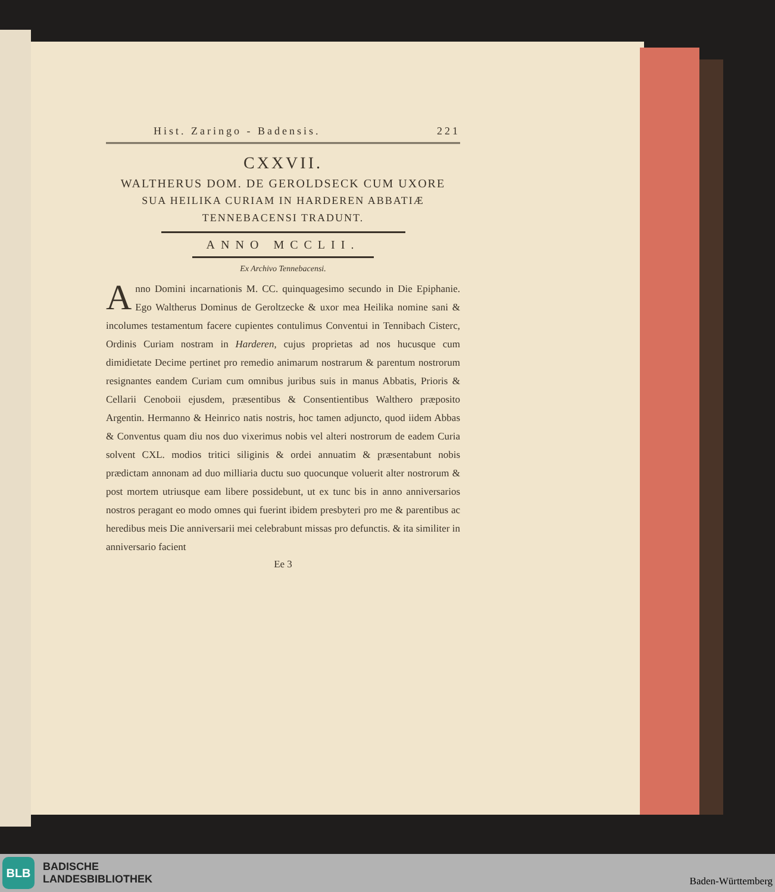Hist. Zaringo - Badensis. 221
CXXVII.
WALTHERUS DOM. DE GEROLDSECK CUM UXORE
SUA HEILIKA CURIAM IN HARDEREN ABBATIÆ
TENNEBACENSI TRADUNT.
ANNO MCCLII.
Ex Archivo Tennebacensi.
Anno Domini incarnationis M. CC. quinquagesimo secundo in Die Epiphanie. Ego Waltherus Dominus de Geroltzecke & uxor mea Heilika nomine sani & incolumes testamentum facere cupientes contulimus Conventui in Tennibach Cisterc, Ordinis Curiam nostram in Harderen, cujus proprietas ad nos hucusque cum dimidietate Decime pertinet pro remedio animarum nostrarum & parentum nostrorum resignantes eandem Curiam cum omnibus juribus suis in manus Abbatis, Prioris & Cellarii Cenoboii ejusdem, præsentibus & Consentientibus Walthero præposito Argentin. Hermanno & Heinrico natis nostris, hoc tamen adjuncto, quod iidem Abbas & Conventus quam diu nos duo vixerimus nobis vel alteri nostrorum de eadem Curia solvent CXL. modios tritici siliginis & ordei annuatim & præsentabunt nobis prædictam annonam ad duo milliaria ductu suo quocunque voluerit alter nostrorum & post mortem utriusque eam libere possidebunt, ut ex tunc bis in anno anniversarios nostros peragant eo modo omnes qui fuerint ibidem presbyteri pro me & parentibus ac heredibus meis Die anniversarii mei celebrabunt missas pro defunctis. & ita similiter in anniversario facient
Ee 3
BLB
BADISCHE
LANDESBIBLIOTHEK
Baden-Württemberg